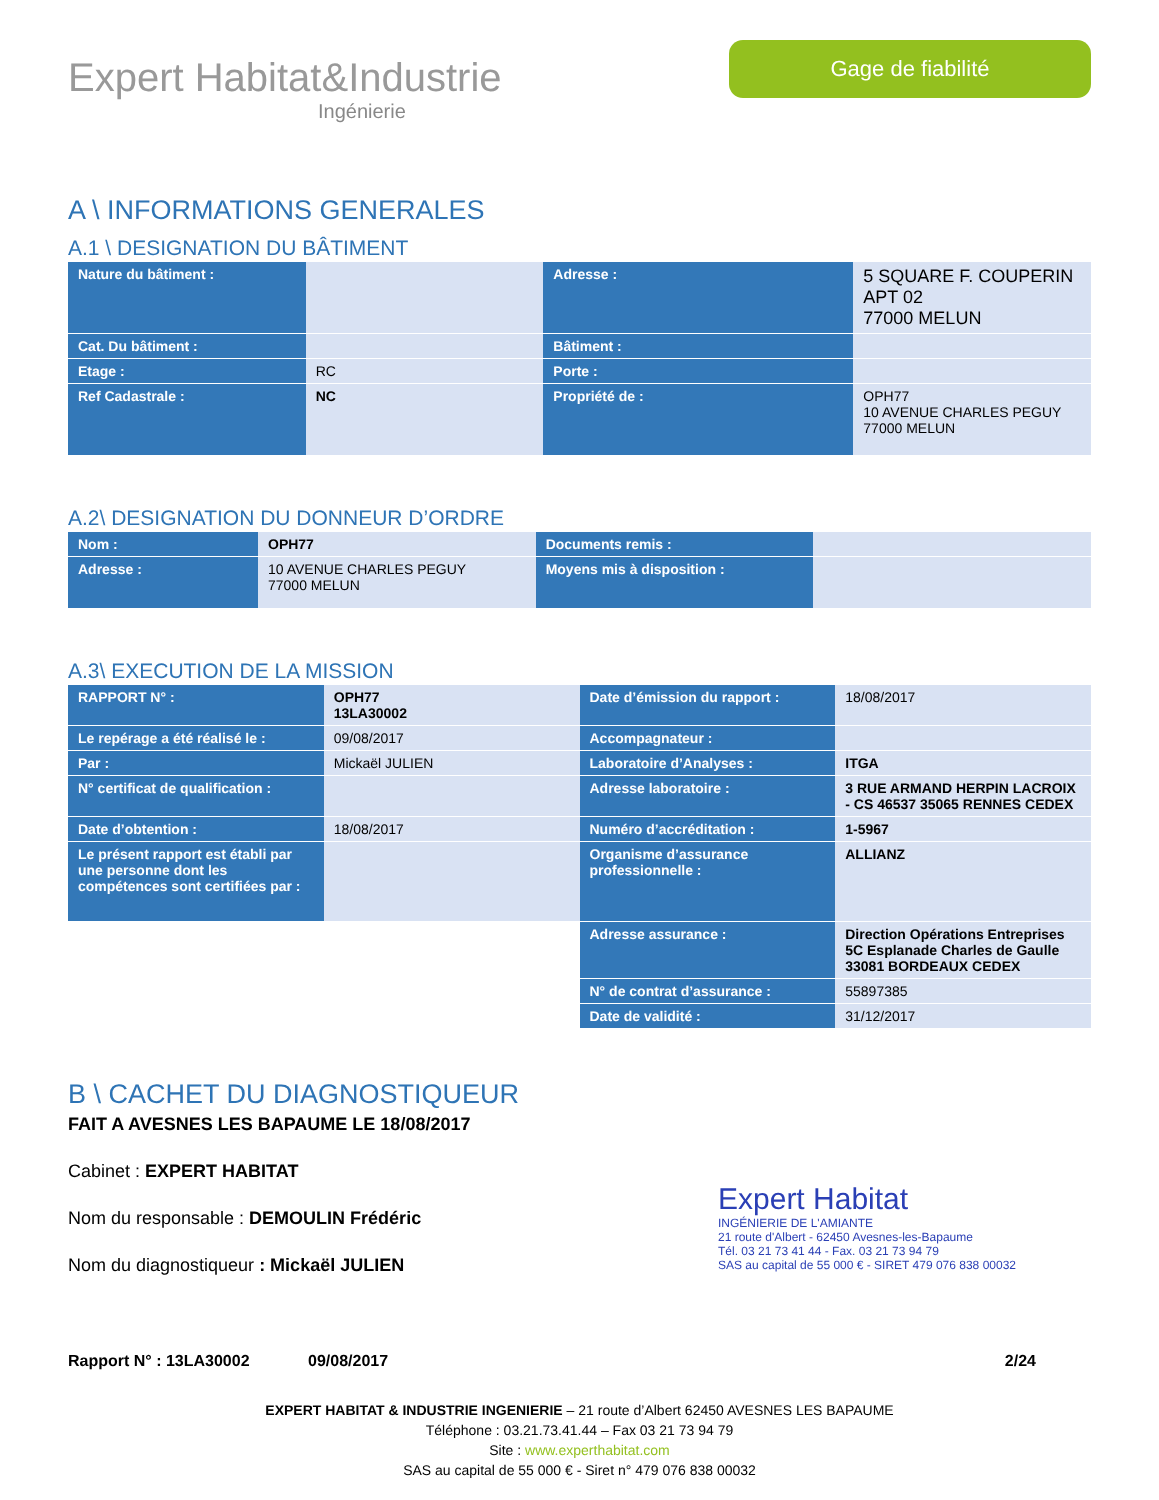Expert Habitat&Industrie
Ingénierie
Gage de fiabilité
A \ INFORMATIONS GENERALES
A.1 \ DESIGNATION DU BÂTIMENT
| Nature du bâtiment : | | Adresse : | 5 SQUARE F. COUPERIN APT 02 77000 MELUN |
| Cat. Du bâtiment : | | Bâtiment : | |
| Etage : | RC | Porte : | |
| Ref Cadastrale : | NC | Propriété de : | OPH77 10 AVENUE CHARLES PEGUY 77000 MELUN |
A.2\ DESIGNATION DU DONNEUR D’ORDRE
| Nom : | OPH77 | Documents remis : | |
| Adresse : | 10 AVENUE CHARLES PEGUY 77000 MELUN | Moyens mis à disposition : | |
A.3\ EXECUTION DE LA MISSION
| RAPPORT N° : | OPH77 13LA30002 | Date d’émission du rapport : | 18/08/2017 |
| Le repérage a été réalisé le : | 09/08/2017 | Accompagnateur : | |
| Par : | Mickaël JULIEN | Laboratoire d’Analyses : | ITGA |
| N° certificat de qualification : | | Adresse laboratoire : | 3 RUE ARMAND HERPIN LACROIX - CS 46537 35065 RENNES CEDEX |
| Date d’obtention : | 18/08/2017 | Numéro d’accréditation : | 1-5967 |
| Le présent rapport est établi par une personne dont les compétences sont certifiées par : | | Organisme d’assurance professionnelle : | ALLIANZ |
| | | Adresse assurance : | Direction Opérations Entreprises 5C Esplanade Charles de Gaulle 33081 BORDEAUX CEDEX |
| | | N° de contrat d’assurance : | 55897385 |
| | | Date de validité : | 31/12/2017 |
B \ CACHET DU DIAGNOSTIQUEUR
FAIT A AVESNES LES BAPAUME LE 18/08/2017
Cabinet : EXPERT HABITAT
Nom du responsable : DEMOULIN Frédéric
Nom du diagnostiqueur : Mickaël JULIEN
Expert Habitat
INGÉNIERIE DE L'AMIANTE
21 route d'Albert - 62450 Avesnes-les-Bapaume
Tél. 03 21 73 41 44 - Fax. 03 21 73 94 79
SAS au capital de 55 000 € - SIRET 479 076 838 00032
Rapport N° : 13LA30002 09/08/2017 2/24
EXPERT HABITAT & INDUSTRIE INGENIERIE – 21 route d’Albert 62450 AVESNES LES BAPAUME
Téléphone : 03.21.73.41.44 – Fax 03 21 73 94 79
Site : www.experthabitat.com
SAS au capital de 55 000 € - Siret n° 479 076 838 00032